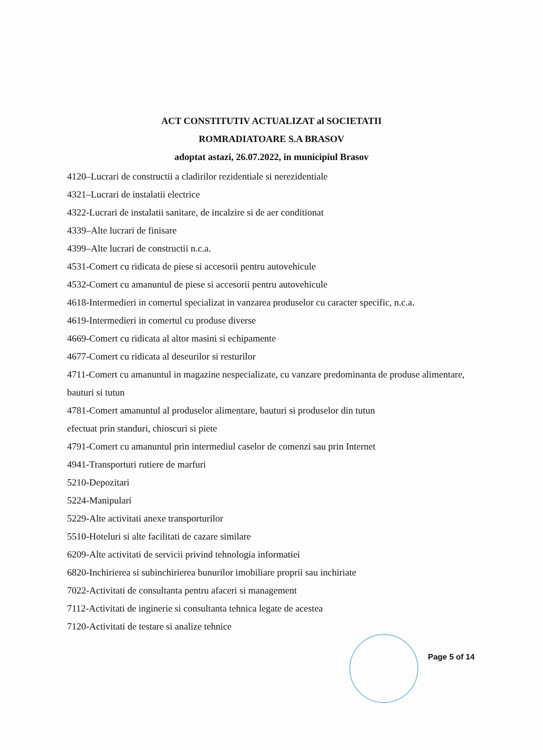ACT CONSTITUTIV ACTUALIZAT al SOCIETATII
ROMRADIATOARE S.A BRASOV
adoptat astazi, 26.07.2022, in municipiul Brasov
4120–Lucrari de constructii a cladirilor rezidentiale si nerezidentiale
4321–Lucrari de instalatii electrice
4322-Lucrari de instalatii sanitare, de incalzire si de aer conditionat
4339–Alte lucrari de finisare
4399–Alte lucrari de constructii n.c.a.
4531-Comert cu ridicata de piese si accesorii pentru autovehicule
4532-Comert cu amanuntul de piese si accesorii pentru autovehicule
4618-Intermedieri in comertul specializat in vanzarea produselor cu caracter specific, n.c.a.
4619-Intermedieri in comertul cu produse diverse
4669-Comert cu ridicata al altor masini si echipamente
4677-Comert cu ridicata al deseurilor si resturilor
4711-Comert cu amanuntul in magazine nespecializate, cu vanzare predominanta de produse alimentare, bauturi si tutun
4781-Comert amanuntul al produselor alimentare, bauturi si produselor din tutun
efectuat prin standuri, chioscuri si piete
4791-Comert cu amanuntul prin intermediul caselor de comenzi sau prin Internet
4941-Transporturi rutiere de marfuri
5210-Depozitari
5224-Manipulari
5229-Alte activitati anexe transporturilor
5510-Hoteluri si alte facilitati de cazare similare
6209-Alte activitati de servicii privind tehnologia informatiei
6820-Inchirierea si subinchirierea bunurilor imobiliare proprii sau inchiriate
7022-Activitati de consultanta pentru afaceri si management
7112-Activitati de inginerie si consultanta tehnica legate de acestea
7120-Activitati de testare si analize tehnice
Page 5 of 14